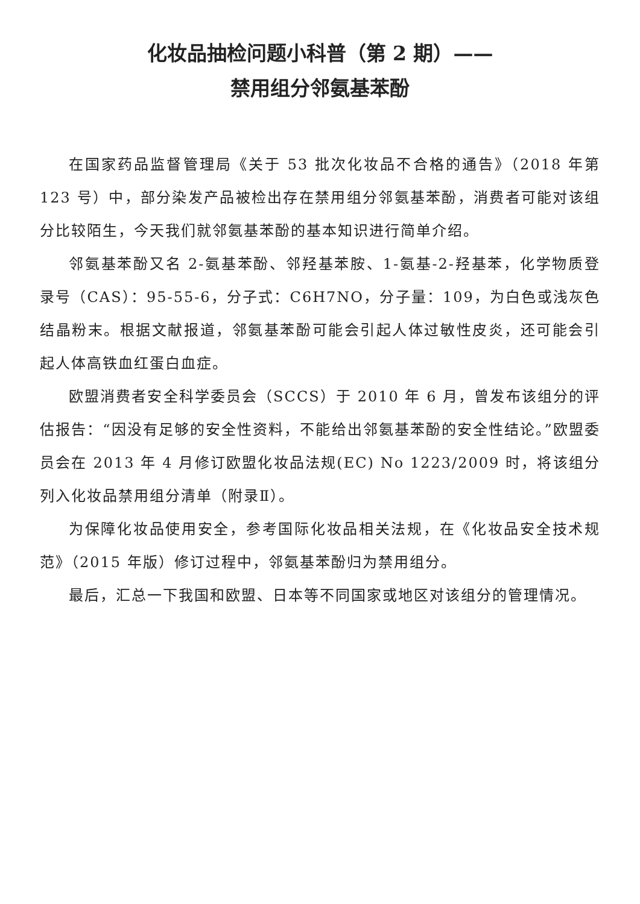化妆品抽检问题小科普（第 2 期）——
禁用组分邻氨基苯酚
在国家药品监督管理局《关于 53 批次化妆品不合格的通告》（2018 年第 123 号）中，部分染发产品被检出存在禁用组分邻氨基苯酚，消费者可能对该组分比较陌生，今天我们就邻氨基苯酚的基本知识进行简单介绍。
邻氨基苯酚又名 2-氨基苯酚、邻羟基苯胺、1-氨基-2-羟基苯，化学物质登录号（CAS）：95-55-6，分子式：C6H7NO，分子量：109，为白色或浅灰色结晶粉末。根据文献报道，邻氨基苯酚可能会引起人体过敏性皮炎，还可能会引起人体高铁血红蛋白血症。
欧盟消费者安全科学委员会（SCCS）于 2010 年 6 月，曾发布该组分的评估报告：“因没有足够的安全性资料，不能给出邻氨基苯酚的安全性结论。”欧盟委员会在 2013 年 4 月修订欧盟化妆品法规(EC) No 1223/2009 时，将该组分列入化妆品禁用组分清单（附录Ⅱ）。
为保障化妆品使用安全，参考国际化妆品相关法规，在《化妆品安全技术规范》（2015 年版）修订过程中，邻氨基苯酚归为禁用组分。
最后，汇总一下我国和欧盟、日本等不同国家或地区对该组分的管理情况。